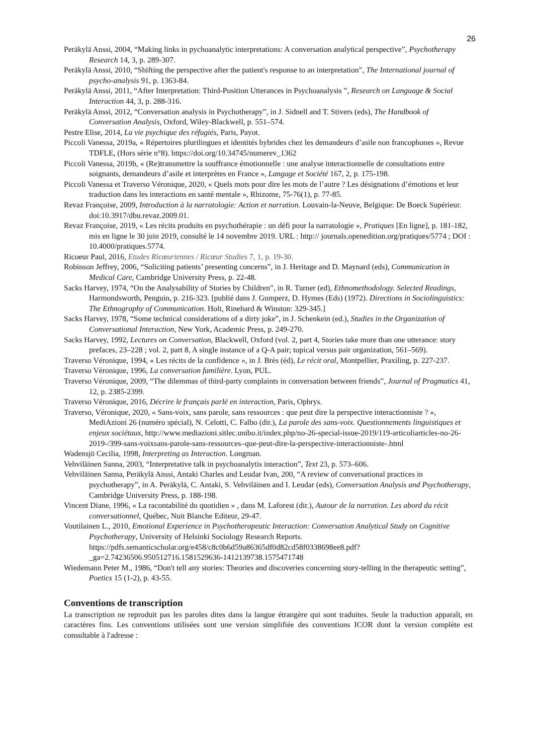26
Peräkylä Anssi, 2004, “Making links in pychoanalytic interpretations: A conversation analytical perspective”, Psychotherapy Research 14, 3, p. 289-307.
Peräkylä Anssi, 2010, “Shifting the perspective after the patient's response to an interpretation”, The International journal of psycho-analysis 91, p. 1363-84.
Peräkylä Anssi, 2011, “After Interpretation: Third-Position Utterances in Psychoanalysis ”, Research on Language & Social Interaction 44, 3, p. 288-316.
Peräkylä Anssi, 2012, “Conversation analysis in Psychotherapy”, in J. Sidnell and T. Stivers (eds), The Handbook of Conversation Analysis, Oxford, Wiley-Blackwell, p. 551–574.
Pestre Elise, 2014, La vie psychique des réfugiés, Paris, Payot.
Piccoli Vanessa, 2019a, « Répertoires plurilingues et identités hybrides chez les demandeurs d’asile non francophones », Revue TDFLE, (Hors série n°8). https://doi.org/10.34745/numerev_1362
Piccoli Vanessa, 2019b, « (Re)transmettre la souffrance émotionnelle : une analyse interactionnelle de consultations entre soignants, demandeurs d’asile et interprètes en France », Langage et Société 167, 2, p. 175-198.
Piccoli Vanessa et Traverso Véronique, 2020, « Quels mots pour dire les mots de l’autre ? Les désignations d’émotions et leur traduction dans les interactions en santé mentale », Rhizome, 75-76(1), p. 77-85.
Revaz Françoise, 2009, Introduction à la narratologie: Action et narration. Louvain-la-Neuve, Belgique: De Boeck Supérieur. doi:10.3917/dbu.revaz.2009.01.
Revaz Françoise, 2019, « Les récits produits en psychothérapie : un défi pour la narratologie », Pratiques [En ligne], p. 181-182, mis en ligne le 30 juin 2019, consulté le 14 novembre 2019. URL : http:// journals.openedition.org/pratiques/5774 ; DOI : 10.4000/pratiques.5774.
Ricoeur Paul, 2016, Etudes Ricœuriennes / Ricœur Studies 7, 1, p. 19-30.
Robinson Jeffrey, 2006, “Soliciting patients’ presenting concerns”, in J. Heritage and D. Maynard (eds), Communication in Medical Care, Cambridge University Press, p. 22-48.
Sacks Harvey, 1974, “On the Analysability of Stories by Children”, in R. Turner (ed), Ethnomethodology. Selected Readings, Harmondsworth, Penguin, p. 216-323. [publié dans J. Gumperz, D. Hymes (Eds) (1972). Directions in Sociolinguistics: The Ethnography of Communication. Holt, Rinehard & Winston: 329-345.]
Sacks Harvey, 1978, “Some technical considerations of a dirty joke”, in J. Schenkein (ed.), Studies in the Organization of Conversational Interaction, New York, Academic Press, p. 249-270.
Sacks Harvey, 1992, Lectures on Conversation, Blackwell, Oxford (vol. 2, part 4, Stories take more than one utterance: story prefaces, 23–228 ; vol. 2, part 8, A single instance of a Q-A pair; topical versus pair organization, 561–569).
Traverso Véronique, 1994, « Les récits de la confidence », in J. Brès (éd), Le récit oral, Montpellier, Praxiling, p. 227-237.
Traverso Véronique, 1996, La conversation familière. Lyon, PUL.
Traverso Véronique, 2009, “The dilemmas of third-party complaints in conversation between friends”, Journal of Pragmatics 41, 12, p. 2385-2399.
Traverso Véronique, 2016, Décrire le français parlé en interaction, Paris, Ophrys.
Traverso, Véronique, 2020, « Sans-voix, sans parole, sans ressources : que peut dire la perspective interactionniste ? », MediAzioni 26 (numéro spécial), N. Celotti, C. Falbo (dir.), La parole des sans-voix. Questionnements linguistiques et enjeux sociétaux, http://www.mediazioni.sitlec.unibo.it/index.php/no-26-special-issue-2019/119-articoliarticles-no-26-2019-/399-sans-voixsans-parole-sans-ressources–que-peut-dire-la-perspective-interactionniste-.html
Wadensjö Cecilia, 1998, Interpreting as Interaction. Longman.
Vehviläinen Sanna, 2003, “Interpretative talk in psychoanalytis interaction”, Text 23, p. 573–606.
Vehviläinen Sanna, Peräkylä Anssi, Antaki Charles and Leudar Ivan, 200, “A review of conversational practices in psychotherapy”, in A. Peräkylä, C. Antaki, S. Vehviläinen and I. Leudar (eds), Conversation Analysis and Psychotherapy, Cambridge University Press, p. 188-198.
Vincent Diane, 1996, « La racontabilité du quotidien » , dans M. Laforest (dir.), Autour de la narration. Les abord du récit conversationnel, Québec, Nuit Blanche Editeur, 29-47.
Voutilainen L., 2010, Emotional Experience in Psychotherapeutic Interaction: Conversation Analytical Study on Cognitive Psychotherapy, University of Helsinki Sociology Research Reports. https://pdfs.semanticscholar.org/e458/c8c0b6d59a86365df0d82cd58f0338698ee8.pdf?_ga=2.74236506.950512716.1581529636-1412139738.1575471748
Wiedemann Peter M., 1986, “Don't tell any stories: Theories and discoveries concerning story-telling in the therapeutic setting”, Poetics 15 (1-2), p. 43-55.
Conventions de transcription
La transcription ne reproduit pas les paroles dites dans la langue étrangère qui sont traduites. Seule la traduction apparaît, en caractères fins. Les conventions utilisées sont une version simplifiée des conventions ICOR dont la version complète est consultable à l'adresse :